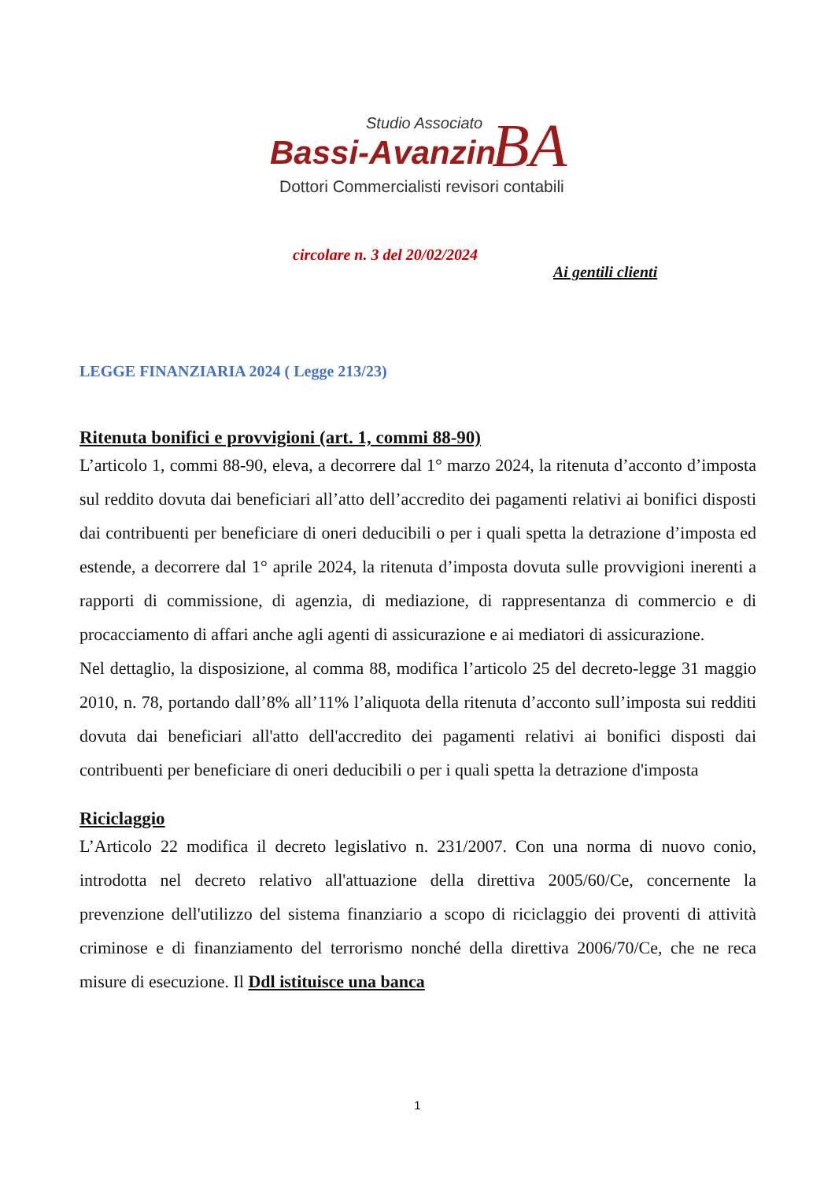Studio Associato
Bassi-Avanzini BA
Dottori Commercialisti revisori contabili
circolare n. 3 del 20/02/2024
Ai gentili clienti
LEGGE FINANZIARIA 2024 ( Legge 213/23)
Ritenuta bonifici e provvigioni (art. 1, commi 88-90)
L’articolo 1, commi 88-90, eleva, a decorrere dal 1° marzo 2024, la ritenuta d’acconto d’imposta sul reddito dovuta dai beneficiari all’atto dell’accredito dei pagamenti relativi ai bonifici disposti dai contribuenti per beneficiare di oneri deducibili o per i quali spetta la detrazione d’imposta ed estende, a decorrere dal 1° aprile 2024, la ritenuta d’imposta dovuta sulle provvigioni inerenti a rapporti di commissione, di agenzia, di mediazione, di rappresentanza di commercio e di procacciamento di affari anche agli agenti di assicurazione e ai mediatori di assicurazione.
Nel dettaglio, la disposizione, al comma 88, modifica l’articolo 25 del decreto-legge 31 maggio 2010, n. 78, portando dall’8% all’11% l’aliquota della ritenuta d’acconto sull’imposta sui redditi dovuta dai beneficiari all'atto dell'accredito dei pagamenti relativi ai bonifici disposti dai contribuenti per beneficiare di oneri deducibili o per i quali spetta la detrazione d'imposta
Riciclaggio
L’Articolo 22 modifica il decreto legislativo n. 231/2007. Con una norma di nuovo conio, introdotta nel decreto relativo all'attuazione della direttiva 2005/60/Ce, concernente la prevenzione dell'utilizzo del sistema finanziario a scopo di riciclaggio dei proventi di attività criminose e di finanziamento del terrorismo nonché della direttiva 2006/70/Ce, che ne reca misure di esecuzione. Il Ddl istituisce una banca
1